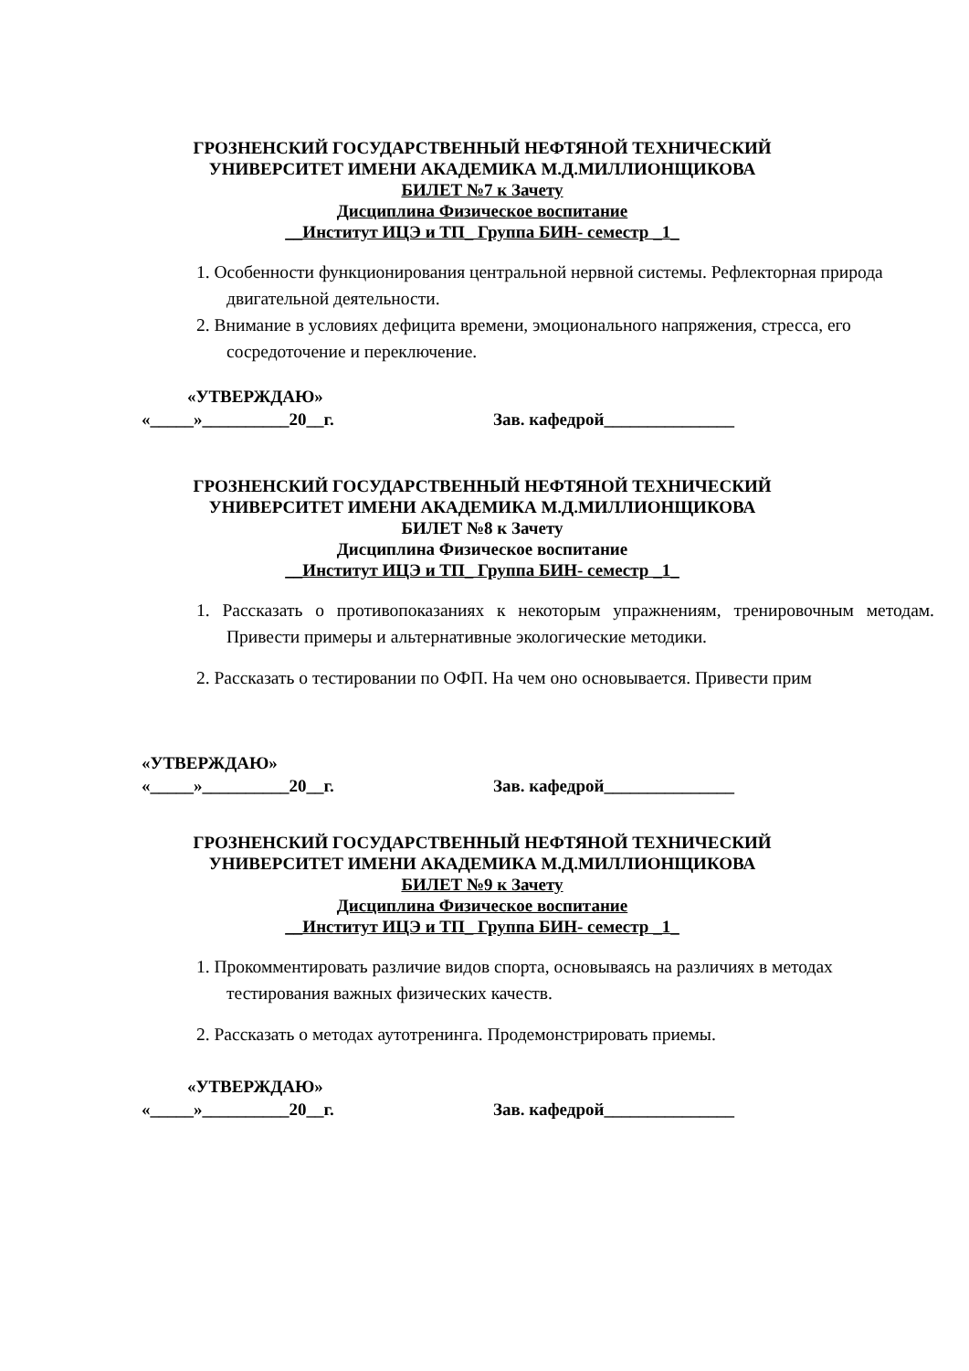ГРОЗНЕНСКИЙ ГОСУДАРСТВЕННЫЙ НЕФТЯНОЙ ТЕХНИЧЕСКИЙ
УНИВЕРСИТЕТ ИМЕНИ АКАДЕМИКА М.Д.МИЛЛИОНЩИКОВА
БИЛЕТ №7 к Зачету
Дисциплина Физическое воспитание
__Институт ИЦЭ и ТП_ Группа БИН- семестр _1_
1. Особенности функционирования центральной нервной системы. Рефлекторная природа двигательной деятельности.
2. Внимание в условиях дефицита времени, эмоционального напряжения, стресса, его сосредоточение и переключение.
«УТВЕРЖДАЮ»
«_____»__________20__г. Зав. кафедрой_______________
ГРОЗНЕНСКИЙ ГОСУДАРСТВЕННЫЙ НЕФТЯНОЙ ТЕХНИЧЕСКИЙ
УНИВЕРСИТЕТ ИМЕНИ АКАДЕМИКА М.Д.МИЛЛИОНЩИКОВА
БИЛЕТ №8 к Зачету
Дисциплина Физическое воспитание
__Институт ИЦЭ и ТП_ Группа БИН- семестр _1_
1. Рассказать о противопоказаниях к некоторым упражнениям, тренировочным методам. Привести примеры и альтернативные экологические методики.
2. Рассказать о тестировании по ОФП. На чем оно основывается. Привести прим
«УТВЕРЖДАЮ»
«_____»__________20__г. Зав. кафедрой_______________
ГРОЗНЕНСКИЙ ГОСУДАРСТВЕННЫЙ НЕФТЯНОЙ ТЕХНИЧЕСКИЙ
УНИВЕРСИТЕТ ИМЕНИ АКАДЕМИКА М.Д.МИЛЛИОНЩИКОВА
БИЛЕТ №9 к Зачету
Дисциплина Физическое воспитание
__Институт ИЦЭ и ТП_ Группа БИН- семестр _1_
1. Прокомментировать различие видов спорта, основываясь на различиях в методах тестирования важных физических качеств.
2. Рассказать о методах аутотренинга. Продемонстрировать приемы.
«УТВЕРЖДАЮ»
«_____»__________20__г. Зав. кафедрой_______________